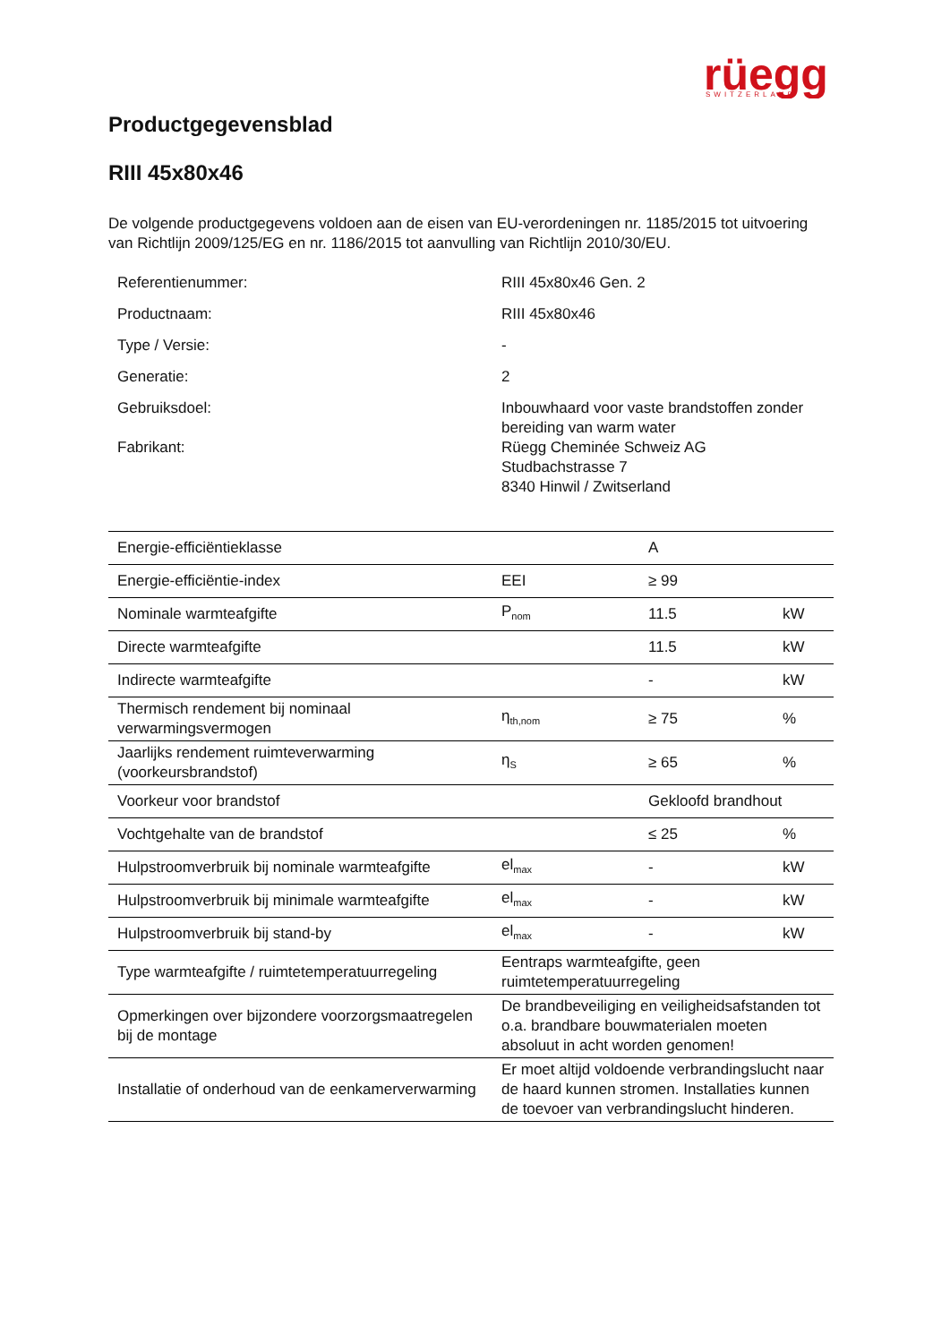rüegg
SWITZERLAND
Productgegevensblad
RIII 45x80x46
De volgende productgegevens voldoen aan de eisen van EU-verordeningen nr. 1185/2015 tot uitvoering van Richtlijn 2009/125/EG en nr. 1186/2015 tot aanvulling van Richtlijn 2010/30/EU.
| Referentienummer: | RIII 45x80x46 Gen. 2 |
| Productnaam: | RIII 45x80x46 |
| Type / Versie: | - |
| Generatie: | 2 |
| Gebruiksdoel: | Inbouwhaard voor vaste brandstoffen zonder bereiding van warm water |
| Fabrikant: | Rüegg Cheminée Schweiz AG Studbachstrasse 7 8340 Hinwil / Zwitserland |
| Energie-efficiëntieklasse | | A | |
| Energie-efficiëntie-index | EEI | ≥ 99 | |
| Nominale warmteafgifte | P<sub>nom</sub> | 11.5 | kW |
| Directe warmteafgifte | | 11.5 | kW |
| Indirecte warmteafgifte | | - | kW |
| Thermisch rendement bij nominaal verwarmingsvermogen | η<sub>th,nom</sub> | ≥ 75 | % |
| Jaarlijks rendement ruimteverwarming (voorkeursbrandstof) | η<sub>S</sub> | ≥ 65 | % |
| Voorkeur voor brandstof | | Gekloofd brandhout | |
| Vochtgehalte van de brandstof | | ≤ 25 | % |
| Hulpstroomverbruik bij nominale warmteafgifte | el<sub>max</sub> | - | kW |
| Hulpstroomverbruik bij minimale warmteafgifte | el<sub>max</sub> | - | kW |
| Hulpstroomverbruik bij stand-by | el<sub>max</sub> | - | kW |
| Type warmteafgifte / ruimtetemperatuurregeling | Eentraps warmteafgifte, geen ruimtetemperatuurregeling | | |
| Opmerkingen over bijzondere voorzorgsmaatregelen bij de montage | De brandbeveiliging en veiligheidsafstanden tot o.a. brandbare bouwmaterialen moeten absoluut in acht worden genomen! | | |
| Installatie of onderhoud van de eenkamerverwarming | Er moet altijd voldoende verbrandingslucht naar de haard kunnen stromen. Installaties kunnen de toevoer van verbrandingslucht hinderen. | | |